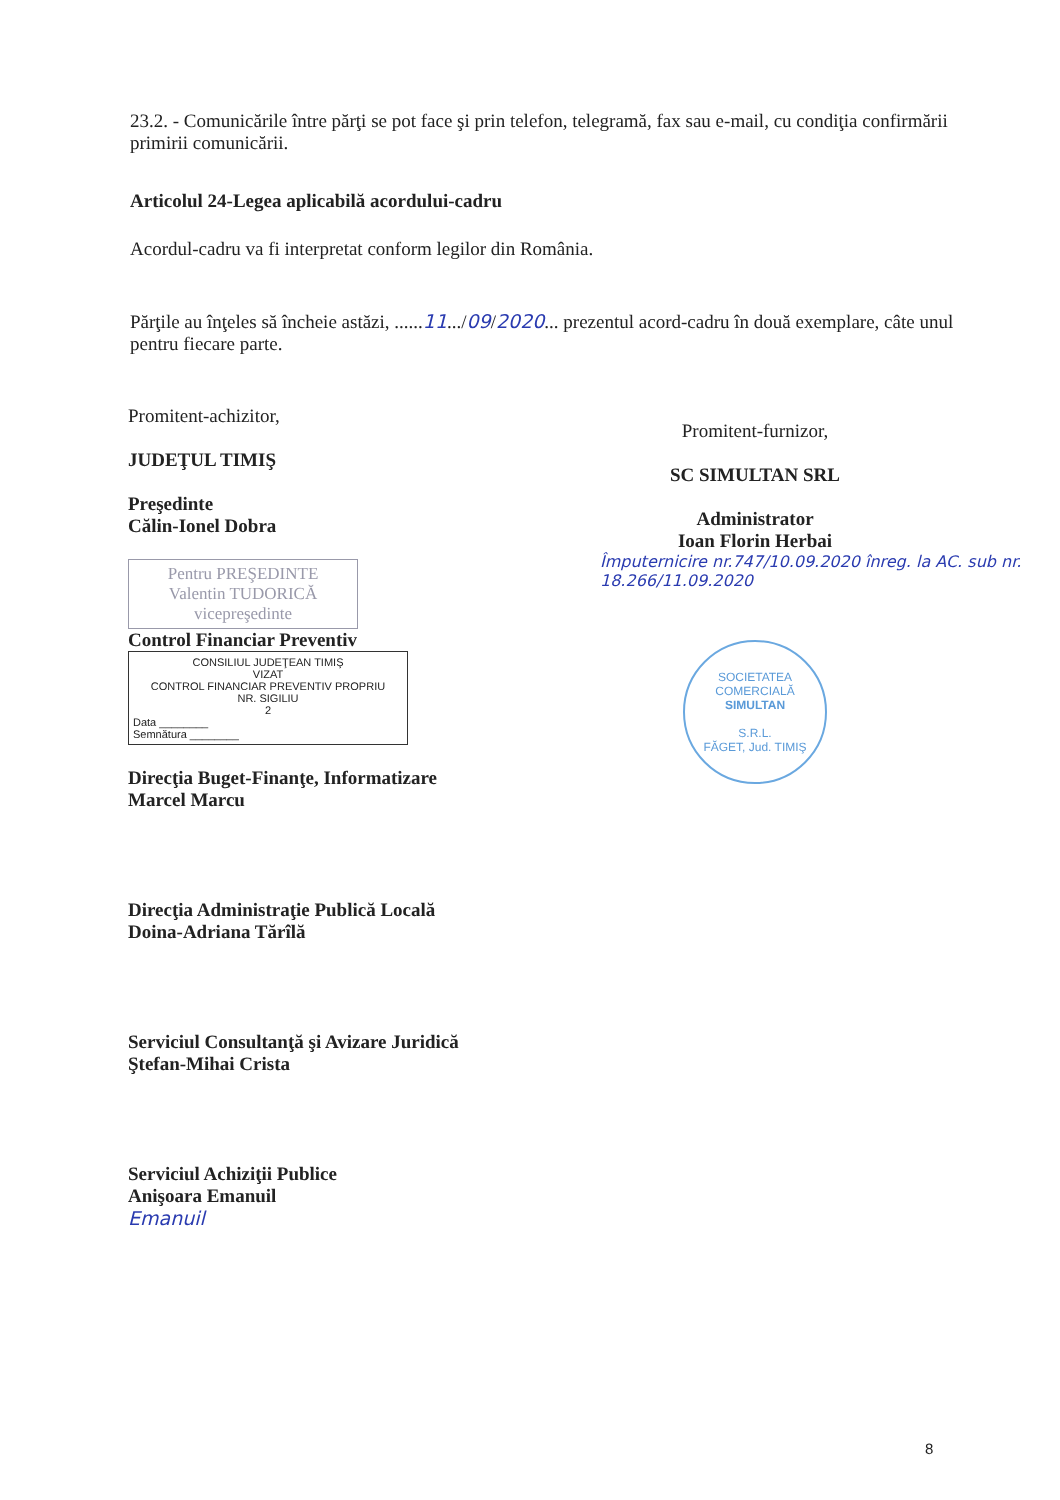23.2. - Comunicările între părţi se pot face şi prin telefon, telegramă, fax sau e-mail, cu condiţia confirmării primirii comunicării.
Articolul 24-Legea aplicabilă acordului-cadru
Acordul-cadru va fi interpretat conform legilor din România.
Părţile au înţeles să încheie astăzi, ......11.../09/2020... prezentul acord-cadru în două exemplare, câte unul pentru fiecare parte.
Promitent-achizitor,
JUDEŢUL TIMIŞ
Preşedinte
Călin-Ionel Dobra
Pentru PREŞEDINTE
Valentin TUDORICĂ
vicepreşedinte
Control Financiar Preventiv
CONSILIUL JUDEŢEAN TIMIŞ
VIZAT
CONTROL FINANCIAR PREVENTIV PROPRIU
NR. SIGILIU
2
Data ________
Semnătura ________
Direcţia Buget-Finanţe, Informatizare
Marcel Marcu
Direcţia Administraţie Publică Locală
Doina-Adriana Tărîlă
Serviciul Consultanţă şi Avizare Juridică
Ştefan-Mihai Crista
Serviciul Achiziţii Publice
Anişoara Emanuil
Emanuil
Promitent-furnizor,
SC SIMULTAN SRL
Administrator
Ioan Florin Herbai
Împuternicire nr.747/10.09.2020 înreg. la AC. sub nr. 18.266/11.09.2020
SOCIETATEA COMERCIALĂ
SIMULTAN
S.R.L.
FĂGET, Jud. TIMIŞ
8